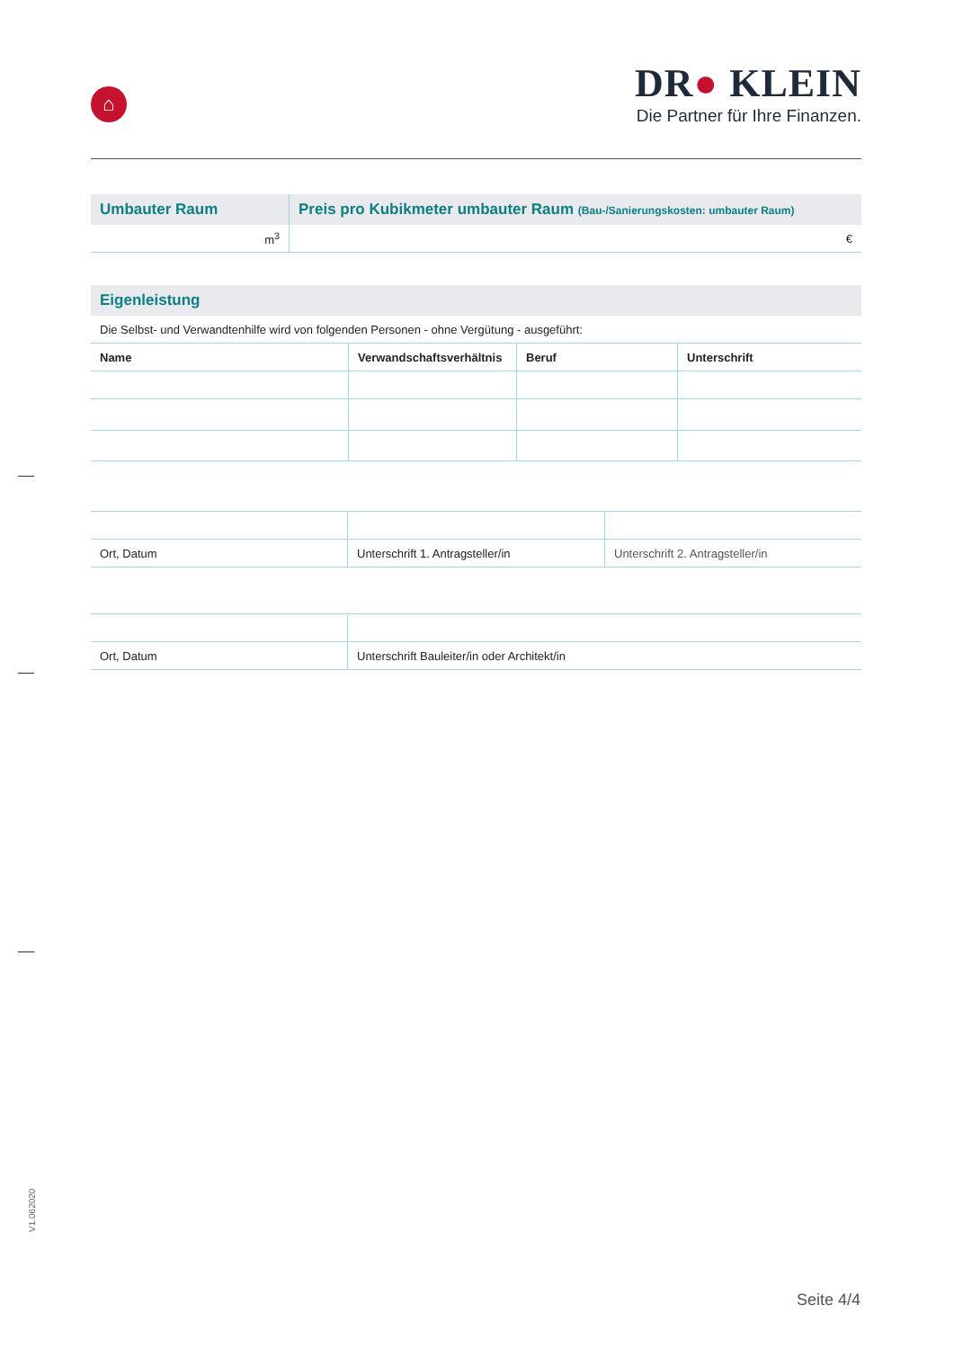⌂
DR● KLEIN
Die Partner für Ihre Finanzen.
| Umbauter Raum | Preis pro Kubikmeter umbauter Raum (Bau-/Sanierungskosten: umbauter Raum) |
| --- | --- |
| m<sup>3</sup> | € |
| Eigenleistung | | | |
| --- | --- | --- | --- |
| Die Selbst- und Verwandtenhilfe wird von folgenden Personen - ohne Vergütung - ausgeführt: | | | |
| Name | Verwandschaftsverhältnis | Beruf | Unterschrift |
| Ort, Datum | Unterschrift 1. Antragsteller/in | Unterschrift 2. Antragsteller/in |
| Ort, Datum | Unterschrift Bauleiter/in oder Architekt/in |
V1.062020
Seite 4/4